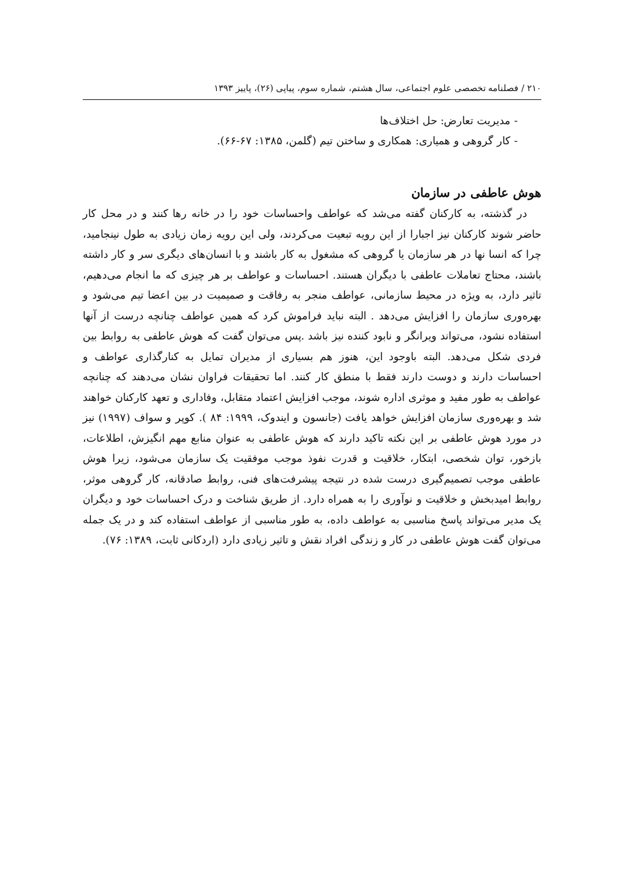۲۱۰ / فصلنامه تخصصی علوم اجتماعی، سال هشتم، شماره سوم، پیاپی (۲۶)، پاییز ۱۳۹۳
- مدیریت تعارض: حل اختلاف‌ها
- کار گروهی و همیاری: همکاری و ساختن تیم (گلمن، ۱۳۸۵: ۶۷-۶۶).
هوش عاطفی در سازمان
در گذشته، به کارکنان گفته می‌شد که عواطف واحساسات خود را در خانه رها کنند و در محل کار حاضر شوند کارکنان نیز اجبارا از این رویه تبعیت می‌کردند، ولی این رویه زمان زیادی به طول نینجامید، چرا که انسا نها در هر سازمان یا گروهی که مشغول به کار باشند و با انسان‌های دیگری سر و کار داشته باشند، محتاج تعاملات عاطفی با دیگران هستند. احساسات و عواطف بر هر چیزی که ما انجام می‌دهیم، تاثیر دارد، به ویژه در محیط سازمانی، عواطف منجر به رفاقت و صمیمیت در بین اعضا تیم می‌شود و بهره‌وری سازمان را افزایش می‌دهد . البته نباید فراموش کرد که همین عواطف چنانچه درست از آنها استفاده نشود، می‌تواند ویرانگر و نابود کننده نیز باشد .پس می‌توان گفت که هوش عاطفی به روابط بین فردی شکل می‌دهد. البته باوجود این، هنوز هم بسیاری از مدیران تمایل به کنارگذاری عواطف و احساسات دارند و دوست دارند فقط با منطق کار کنند. اما تحقیقات فراوان نشان می‌دهند که چنانچه عواطف به طور مفید و موثری اداره شوند، موجب افزایش اعتماد متقابل، وفاداری و تعهد کارکنان خواهند شد و بهره‌وری سازمان افزایش خواهد یافت (جانسون و ایندوک، ۱۹۹۹: ۸۴ ). کوپر و سواف (۱۹۹۷) نیز در مورد هوش عاطفی بر این نکته تاکید دارند که هوش عاطفی به عنوان منابع مهم انگیزش، اطلاعات، بازخور، توان شخصی، ابتکار، خلاقیت و قدرت نفوذ موجب موفقیت یک سازمان می‌شود، زیرا هوش عاطفی موجب تصمیم‌گیری درست شده در نتیجه پیشرفت‌های فنی، روابط صادقانه، کار گروهی موثر، روابط امیدبخش و خلاقیت و نوآوری را به همراه دارد. از طریق شناخت و درک احساسات خود و دیگران یک مدیر می‌تواند پاسخ مناسبی به عواطف داده، به طور مناسبی از عواطف استفاده کند و در یک جمله می‌توان گفت هوش عاطفی در کار و زندگی افراد نقش و تاثیر زیادی دارد (اردکانی ثابت، ۱۳۸۹: ۷۶).